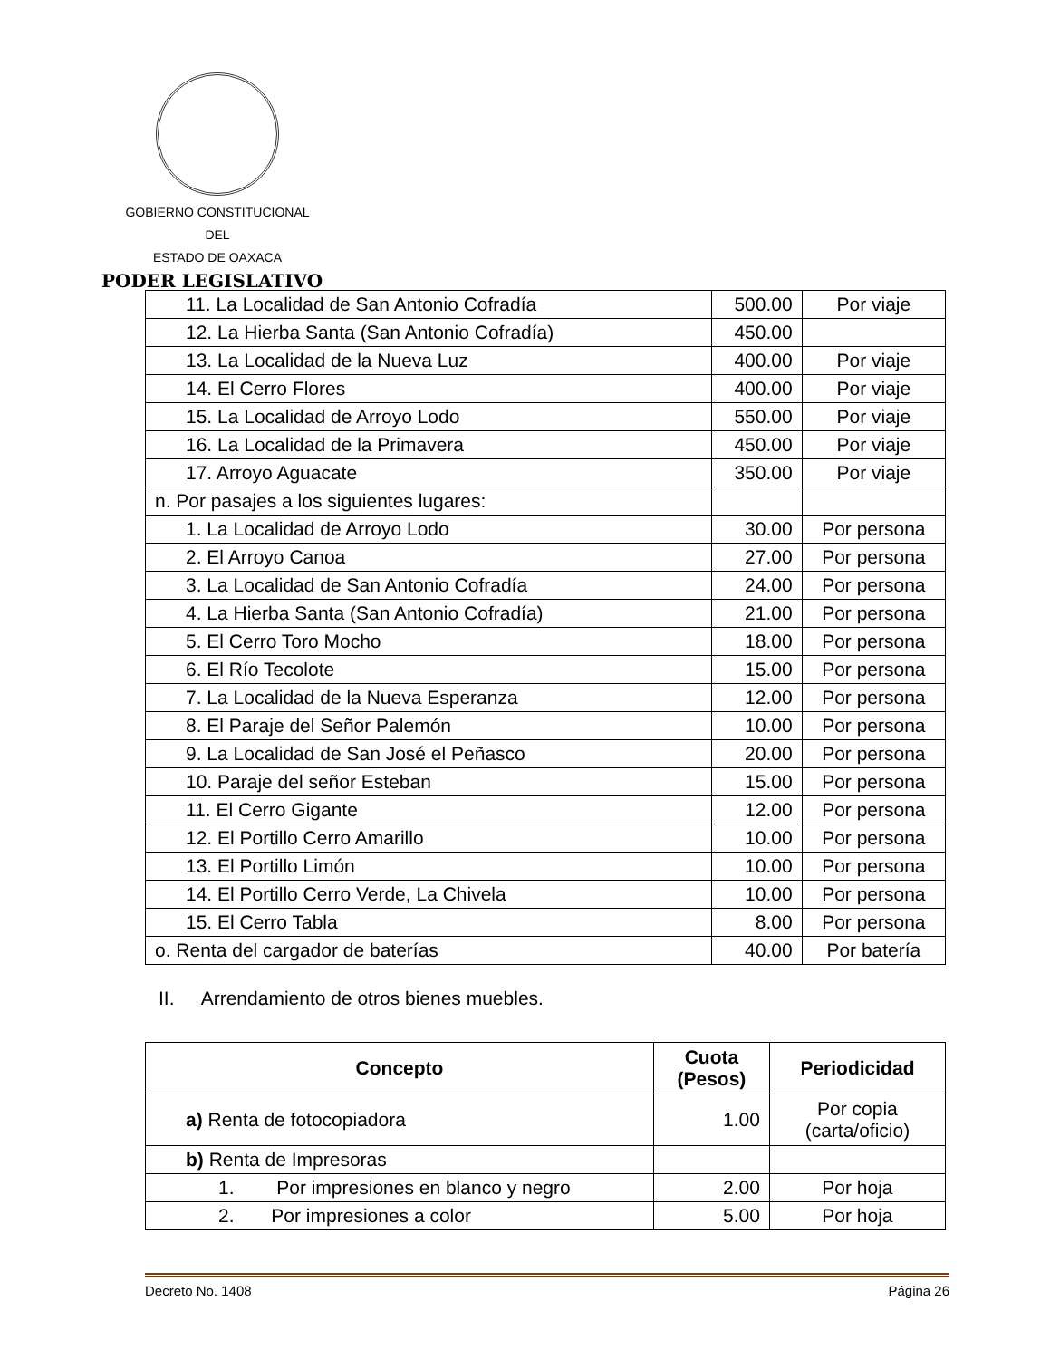GOBIERNO CONSTITUCIONAL
DEL
ESTADO DE OAXACA
PODER LEGISLATIVO
| 11. La Localidad de San Antonio Cofradía | 500.00 | Por viaje |
| 12. La Hierba Santa (San Antonio Cofradía) | 450.00 | |
| 13. La Localidad de la Nueva Luz | 400.00 | Por viaje |
| 14. El Cerro Flores | 400.00 | Por viaje |
| 15. La Localidad de Arroyo Lodo | 550.00 | Por viaje |
| 16. La Localidad de la Primavera | 450.00 | Por viaje |
| 17. Arroyo Aguacate | 350.00 | Por viaje |
| n. Por pasajes a los siguientes lugares: | | |
| 1. La Localidad de Arroyo Lodo | 30.00 | Por persona |
| 2. El Arroyo Canoa | 27.00 | Por persona |
| 3. La Localidad de San Antonio Cofradía | 24.00 | Por persona |
| 4. La Hierba Santa (San Antonio Cofradía) | 21.00 | Por persona |
| 5. El Cerro Toro Mocho | 18.00 | Por persona |
| 6. El Río Tecolote | 15.00 | Por persona |
| 7. La Localidad de la Nueva Esperanza | 12.00 | Por persona |
| 8. El Paraje del Señor Palemón | 10.00 | Por persona |
| 9. La Localidad de San José el Peñasco | 20.00 | Por persona |
| 10. Paraje del señor Esteban | 15.00 | Por persona |
| 11. El Cerro Gigante | 12.00 | Por persona |
| 12. El Portillo Cerro Amarillo | 10.00 | Por persona |
| 13. El Portillo Limón | 10.00 | Por persona |
| 14. El Portillo Cerro Verde, La Chivela | 10.00 | Por persona |
| 15. El Cerro Tabla | 8.00 | Por persona |
| o. Renta del cargador de baterías | 40.00 | Por batería |
II. Arrendamiento de otros bienes muebles.
| Concepto | Cuota (Pesos) | Periodicidad |
| --- | --- | --- |
| a) Renta de fotocopiadora | 1.00 | Por copia (carta/oficio) |
| b) Renta de Impresoras | | |
| 1. Por impresiones en blanco y negro | 2.00 | Por hoja |
| 2. Por impresiones a color | 5.00 | Por hoja |
Decreto No. 1408 Página 26